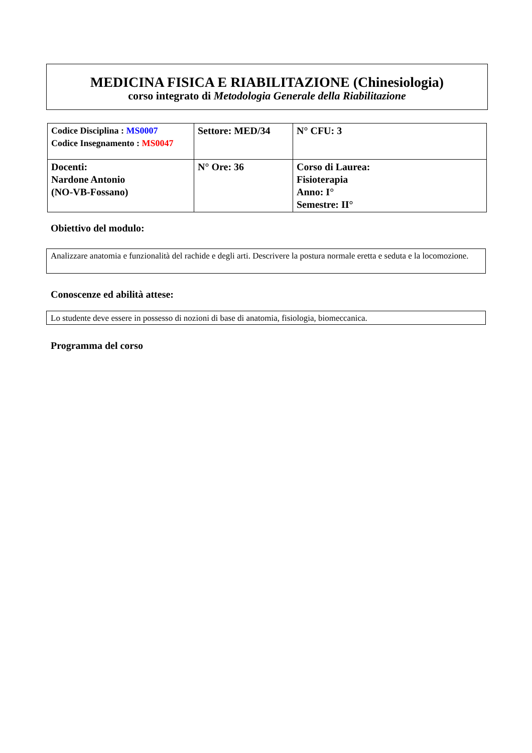MEDICINA FISICA E RIABILITAZIONE (Chinesiologia)
corso integrato di Metodologia Generale della Riabilitazione
| Codice Disciplina : MS0007 Codice Insegnamento : MS0047 | Settore: MED/34 | N° CFU: 3 |
| Docenti: Nardone Antonio (NO-VB-Fossano) | N° Ore: 36 | Corso di Laurea: Fisioterapia Anno: I° Semestre: II° |
Obiettivo del modulo:
Analizzare anatomia e funzionalità del rachide e degli arti. Descrivere la postura normale eretta e seduta e la locomozione.
Conoscenze ed abilità attese:
Lo studente deve essere in possesso di nozioni di base di anatomia, fisiologia, biomeccanica.
Programma del corso